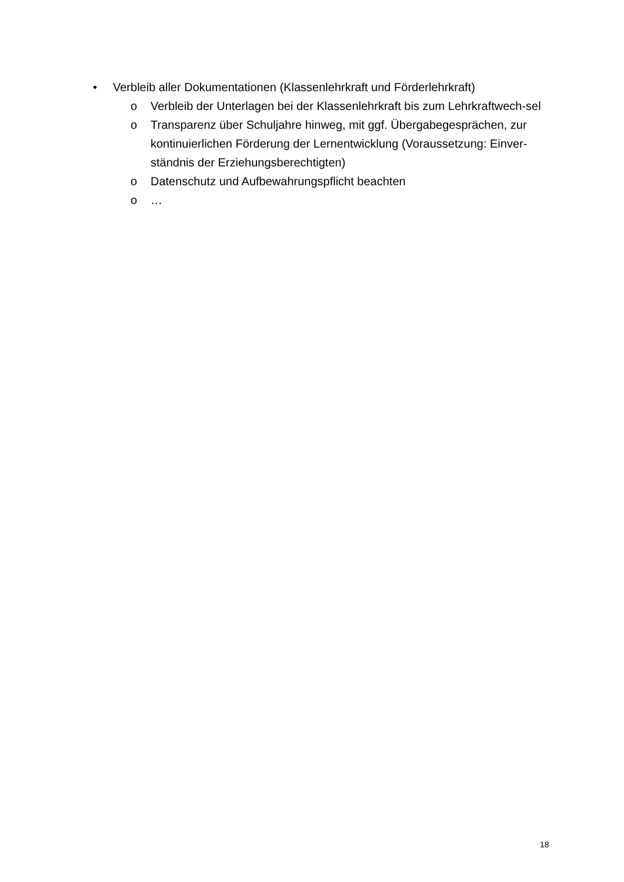• Verbleib aller Dokumentationen (Klassenlehrkraft und Förderlehrkraft)
o Verbleib der Unterlagen bei der Klassenlehrkraft bis zum Lehrkraftwech-sel
o Transparenz über Schuljahre hinweg, mit ggf. Übergabegesprächen, zur kontinuierlichen Förderung der Lernentwicklung (Voraussetzung: Einver-ständnis der Erziehungsberechtigten)
o Datenschutz und Aufbewahrungspflicht beachten
o …
18